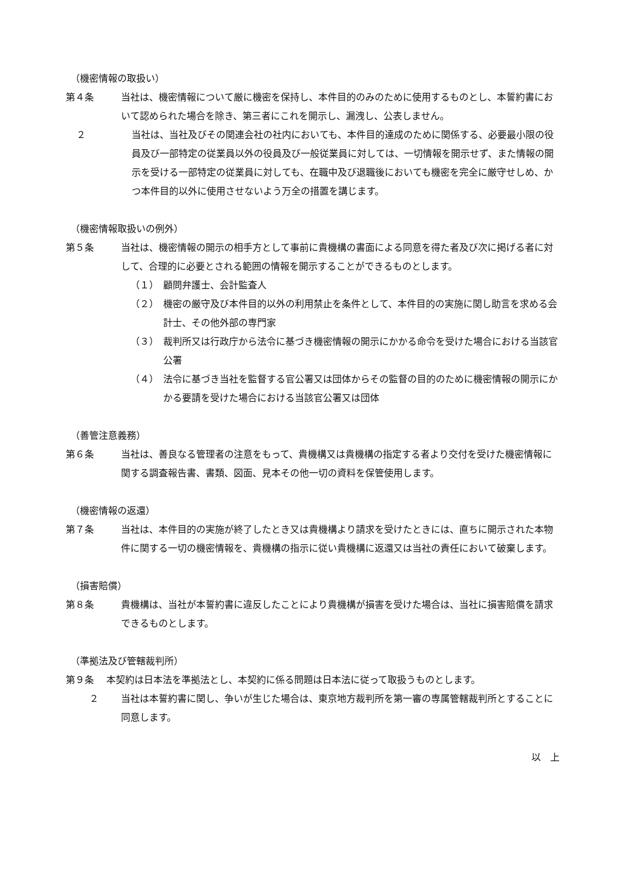（機密情報の取扱い）
第４条 当社は、機密情報について厳に機密を保持し、本件目的のみのために使用するものとし、本誓約書において認められた場合を除き、第三者にこれを開示し、漏洩し、公表しません。
２ 当社は、当社及びその関連会社の社内においても、本件目的達成のために関係する、必要最小限の役員及び一部特定の従業員以外の役員及び一般従業員に対しては、一切情報を開示せず、また情報の開示を受ける一部特定の従業員に対しても、在職中及び退職後においても機密を完全に厳守せしめ、かつ本件目的以外に使用させないよう万全の措置を講じます。
（機密情報取扱いの例外）
第５条 当社は、機密情報の開示の相手方として事前に貴機構の書面による同意を得た者及び次に掲げる者に対して、合理的に必要とされる範囲の情報を開示することができるものとします。
（１） 顧問弁護士、会計監査人
（２） 機密の厳守及び本件目的以外の利用禁止を条件として、本件目的の実施に関し助言を求める会計士、その他外部の専門家
（３） 裁判所又は行政庁から法令に基づき機密情報の開示にかかる命令を受けた場合における当該官公署
（４） 法令に基づき当社を監督する官公署又は団体からその監督の目的のために機密情報の開示にかかる要請を受けた場合における当該官公署又は団体
（善管注意義務）
第６条 当社は、善良なる管理者の注意をもって、貴機構又は貴機構の指定する者より交付を受けた機密情報に関する調査報告書、書類、図面、見本その他一切の資料を保管使用します。
（機密情報の返還）
第７条 当社は、本件目的の実施が終了したとき又は貴機構より請求を受けたときには、直ちに開示された本物件に関する一切の機密情報を、貴機構の指示に従い貴機構に返還又は当社の責任において破棄します。
（損害賠償）
第８条 貴機構は、当社が本誓約書に違反したことにより貴機構が損害を受けた場合は、当社に損害賠償を請求できるものとします。
（準拠法及び管轄裁判所）
第９条　 本契約は日本法を準拠法とし、本契約に係る問題は日本法に従って取扱うものとします。
２ 当社は本誓約書に関し、争いが生じた場合は、東京地方裁判所を第一審の専属管轄裁判所とすることに同意します。
以　上